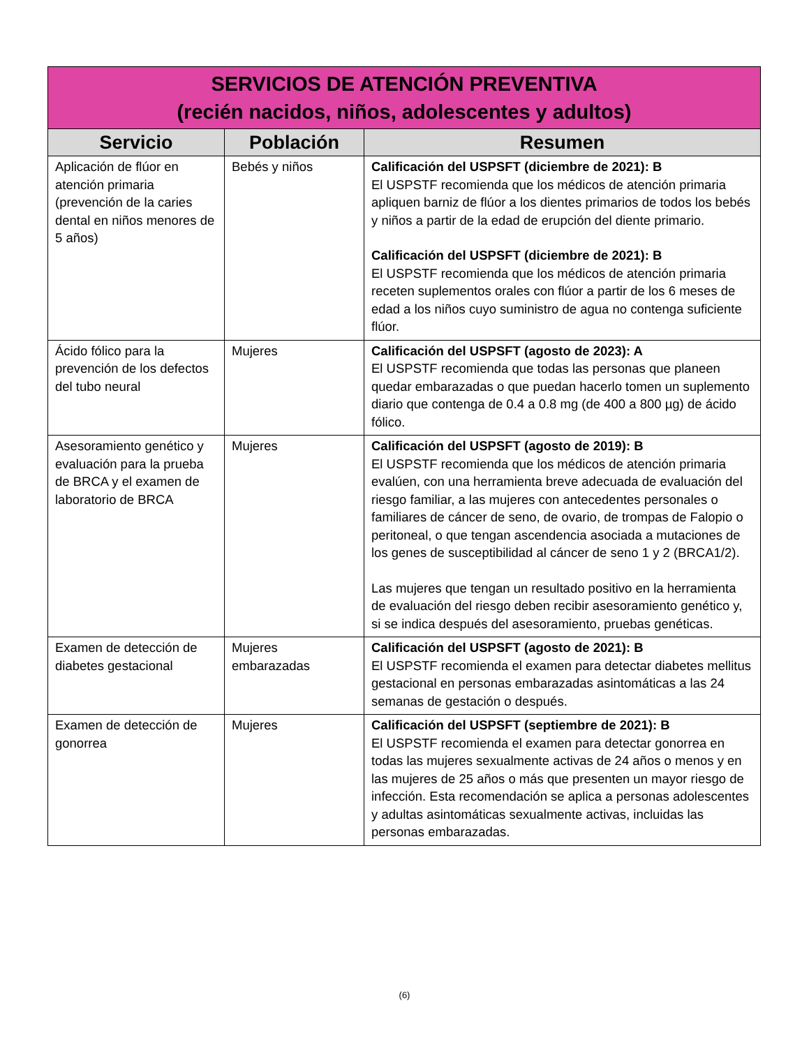| SERVICIOS DE ATENCIÓN PREVENTIVA (recién nacidos, niños, adolescentes y adultos) | | |
| --- | --- | --- |
| Servicio | Población | Resumen |
| Aplicación de flúor en atención primaria (prevención de la caries dental en niños menores de 5 años) | Bebés y niños | Calificación del USPSFT (diciembre de 2021): B El USPSTF recomienda que los médicos de atención primaria apliquen barniz de flúor a los dientes primarios de todos los bebés y niños a partir de la edad de erupción del diente primario. Calificación del USPSFT (diciembre de 2021): B El USPSTF recomienda que los médicos de atención primaria receten suplementos orales con flúor a partir de los 6 meses de edad a los niños cuyo suministro de agua no contenga suficiente flúor. |
| Ácido fólico para la prevención de los defectos del tubo neural | Mujeres | Calificación del USPSFT (agosto de 2023): A El USPSTF recomienda que todas las personas que planeen quedar embarazadas o que puedan hacerlo tomen un suplemento diario que contenga de 0.4 a 0.8 mg (de 400 a 800 µg) de ácido fólico. |
| Asesoramiento genético y evaluación para la prueba de BRCA y el examen de laboratorio de BRCA | Mujeres | Calificación del USPSFT (agosto de 2019): B El USPSTF recomienda que los médicos de atención primaria evalúen, con una herramienta breve adecuada de evaluación del riesgo familiar, a las mujeres con antecedentes personales o familiares de cáncer de seno, de ovario, de trompas de Falopio o peritoneal, o que tengan ascendencia asociada a mutaciones de los genes de susceptibilidad al cáncer de seno 1 y 2 (BRCA1/2). Las mujeres que tengan un resultado positivo en la herramienta de evaluación del riesgo deben recibir asesoramiento genético y, si se indica después del asesoramiento, pruebas genéticas. |
| Examen de detección de diabetes gestacional | Mujeres embarazadas | Calificación del USPSFT (agosto de 2021): B El USPSTF recomienda el examen para detectar diabetes mellitus gestacional en personas embarazadas asintomáticas a las 24 semanas de gestación o después. |
| Examen de detección de gonorrea | Mujeres | Calificación del USPSFT (septiembre de 2021): B El USPSTF recomienda el examen para detectar gonorrea en todas las mujeres sexualmente activas de 24 años o menos y en las mujeres de 25 años o más que presenten un mayor riesgo de infección. Esta recomendación se aplica a personas adolescentes y adultas asintomáticas sexualmente activas, incluidas las personas embarazadas. |
(6)